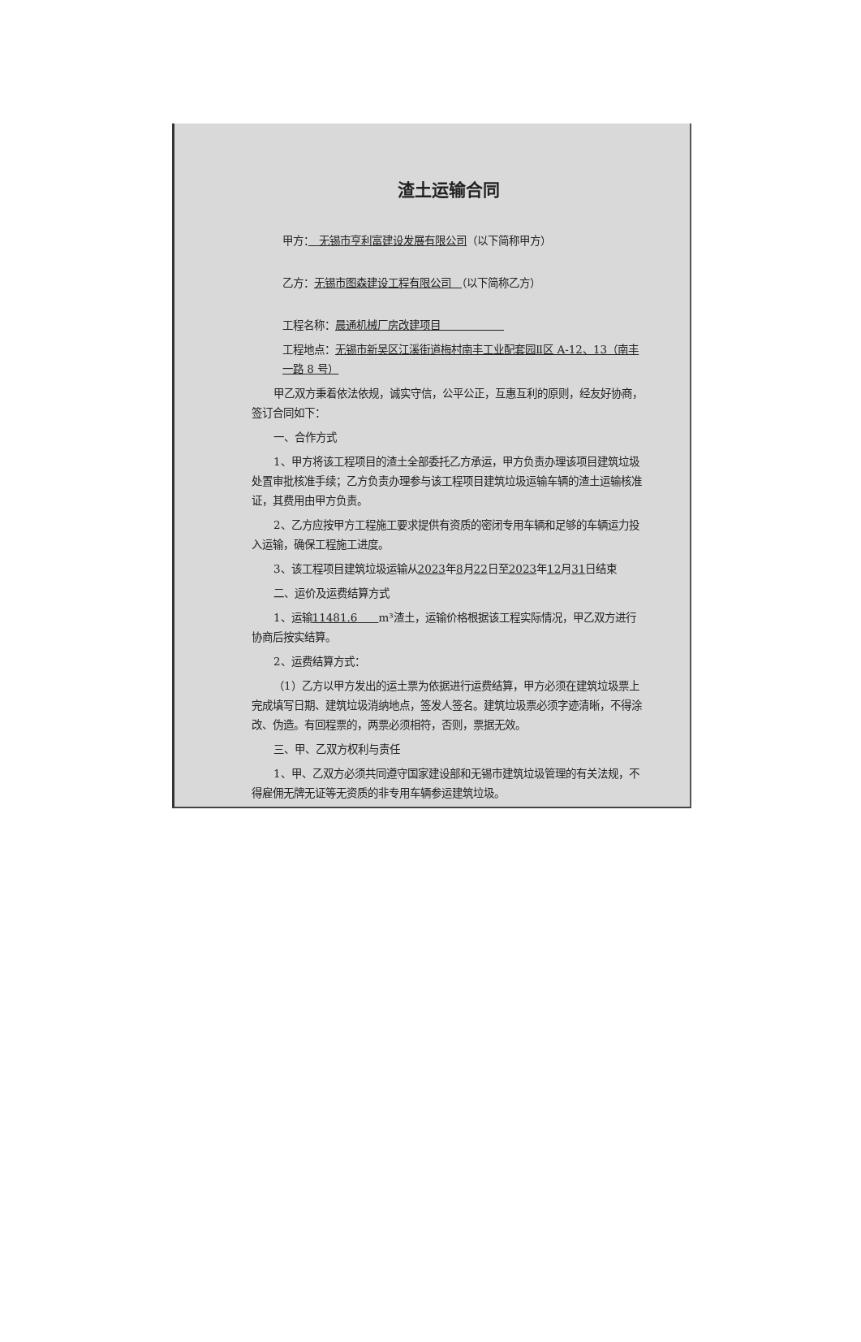渣土运输合同
甲方：　无锡市亨利富建设发展有限公司（以下简称甲方）
乙方：无锡市图森建设工程有限公司　（以下简称乙方）
工程名称：晨通机械厂房改建项目　　　　　　
工程地点：无锡市新吴区江溪街道梅村南丰工业配套园Ⅱ区 A-12、13（南丰一路 8 号）
甲乙双方秉着依法依规，诚实守信，公平公正，互惠互利的原则，经友好协商，签订合同如下：
一、合作方式
1、甲方将该工程项目的渣土全部委托乙方承运，甲方负责办理该项目建筑垃圾处置审批核准手续；乙方负责办理参与该工程项目建筑垃圾运输车辆的渣土运输核准证，其费用由甲方负责。
2、乙方应按甲方工程施工要求提供有资质的密闭专用车辆和足够的车辆运力投入运输，确保工程施工进度。
3、该工程项目建筑垃圾运输从2023年8月22日至2023年12月31日结束
二、运价及运费结算方式
1、运输11481.6　　m³渣土，运输价格根据该工程实际情况，甲乙双方进行协商后按实结算。
2、运费结算方式：
（1）乙方以甲方发出的运土票为依据进行运费结算，甲方必须在建筑垃圾票上完成填写日期、建筑垃圾消纳地点，签发人签名。建筑垃圾票必须字迹清晰，不得涂改、伪造。有回程票的，两票必须相符，否则，票据无效。
三、甲、乙双方权利与责任
1、甲、乙双方必须共同遵守国家建设部和无锡市建筑垃圾管理的有关法规，不得雇佣无牌无证等无资质的非专用车辆参运建筑垃圾。